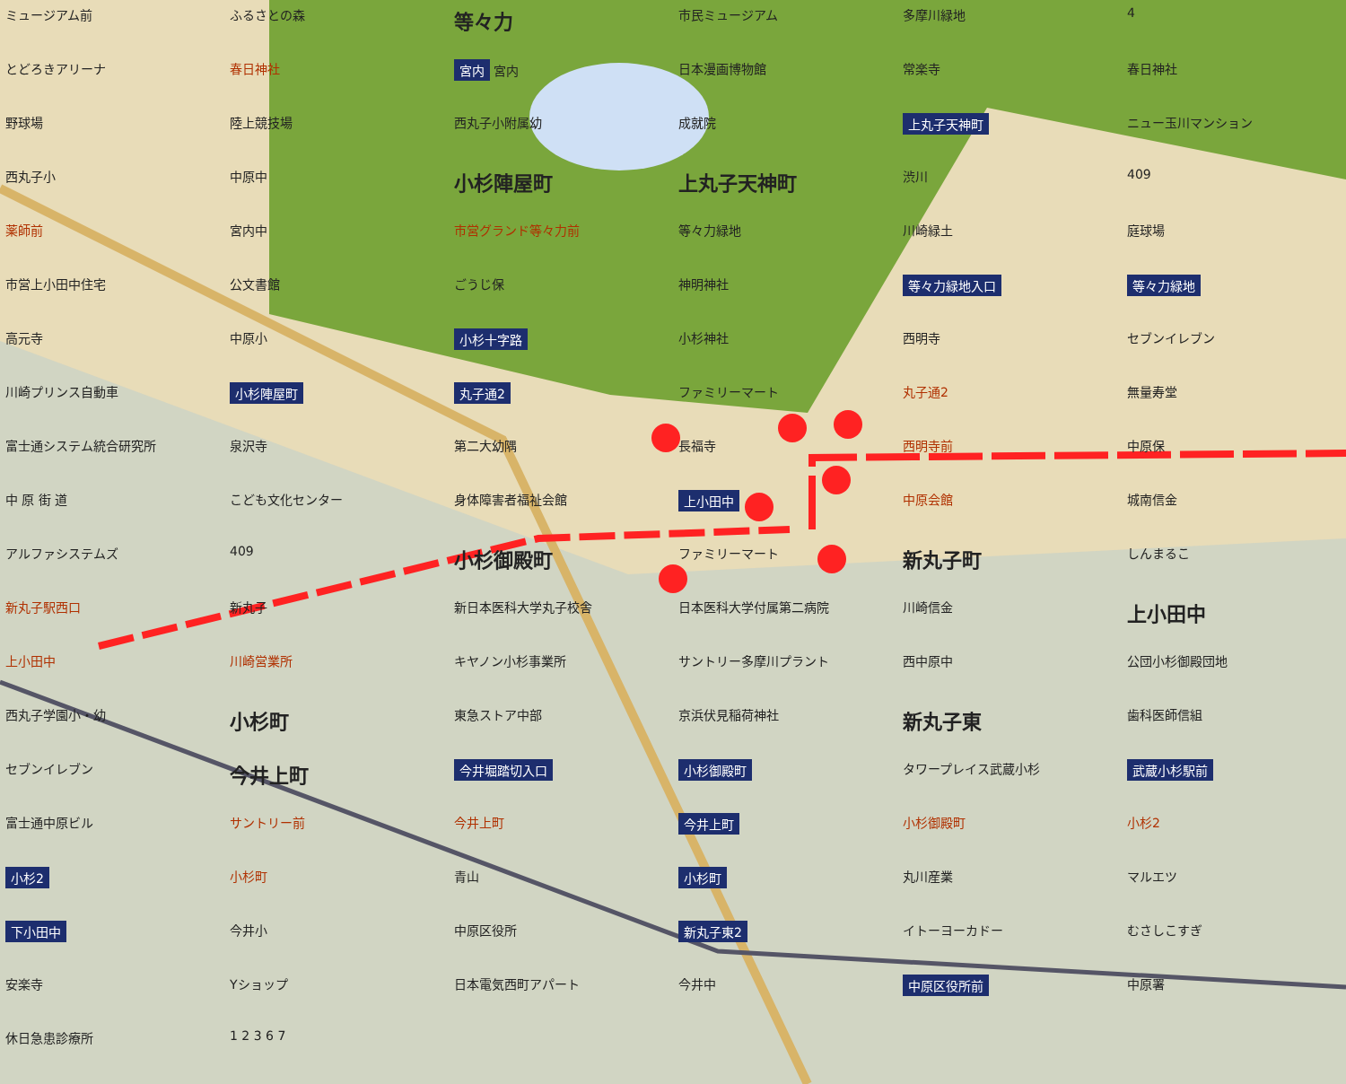ミュージアム前
ふるさとの森
等々力
市民ミュージアム
多摩川緑地
4
とどろきアリーナ
春日神社
宮内 宮内
日本漫画博物館
常楽寺
春日神社
野球場
陸上競技場
西丸子小附属幼
成就院
上丸子天神町
ニュー玉川マンション
西丸子小
中原中
小杉陣屋町
上丸子天神町
渋川
409
薬師前
宮内中
市営グランド等々力前
等々力緑地
川崎緑土
庭球場
市営上小田中住宅
公文書館
ごうじ保
神明神社
等々力緑地入口
等々力緑地
高元寺
中原小
小杉十字路
小杉神社
西明寺
セブンイレブン
川崎プリンス自動車
小杉陣屋町
丸子通2
ファミリーマート
丸子通2
無量寿堂
富士通システム統合研究所
泉沢寺
第二大幼隅
長福寺
西明寺前
中原保
中 原 街 道
こども文化センター
身体障害者福祉会館
上小田中
中原会館
城南信金
アルファシステムズ
409
小杉御殿町
ファミリーマート
新丸子町
しんまるこ
新丸子駅西口
新丸子
新日本医科大学丸子校舎
日本医科大学付属第二病院
川崎信金
上小田中
上小田中
川崎営業所
キヤノン小杉事業所
サントリー多摩川プラント
西中原中
公団小杉御殿団地
西丸子学園小・幼
小杉町
東急ストア中部
京浜伏見稲荷神社
新丸子東
歯科医師信組
セブンイレブン
今井上町
今井堀踏切入口
小杉御殿町
タワープレイス武蔵小杉
武蔵小杉駅前
富士通中原ビル
サントリー前
今井上町
今井上町
小杉御殿町
小杉2
小杉2
小杉町
青山
小杉町
丸川産業
マルエツ
下小田中
今井小
中原区役所
新丸子東2
イトーヨーカドー
むさしこすぎ
安楽寺
Yショップ
日本電気西町アパート
今井中
中原区役所前
中原署
休日急患診療所
1 2 3 6 7